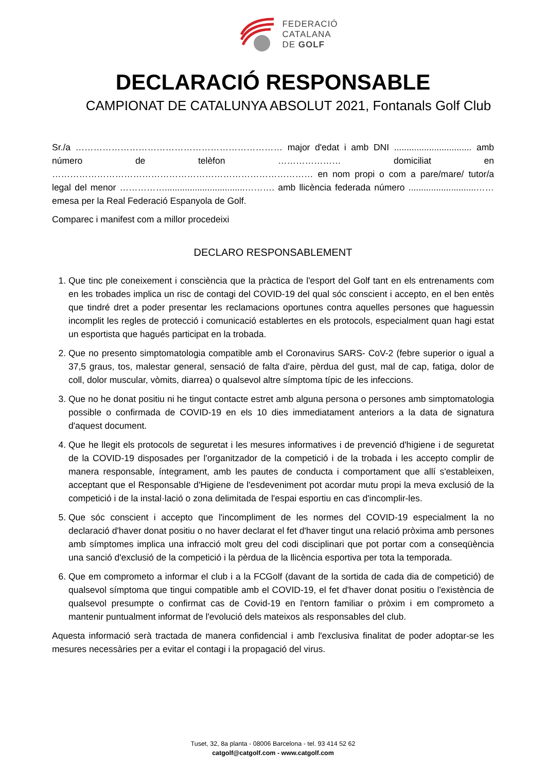FEDERACIÓ
CATALANA
DE GOLF
DECLARACIÓ RESPONSABLE
CAMPIONAT DE CATALUNYA ABSOLUT 2021, Fontanals Golf Club
Sr./a …………………………………………………………… major d'edat i amb DNI ............................... amb número de telèfon ………………… domiciliat en …………………………………………………………………………… en nom propi o com a pare/mare/ tutor/a legal del menor ……………................................………. amb llicència federada número ...........................…… emesa per la Real Federació Espanyola de Golf.
Comparec i manifest com a millor procedeixi
DECLARO RESPONSABLEMENT
1. Que tinc ple coneixement i consciència que la pràctica de l'esport del Golf tant en els entrenaments com en les trobades implica un risc de contagi del COVID-19 del qual sóc conscient i accepto, en el ben entès que tindré dret a poder presentar les reclamacions oportunes contra aquelles persones que haguessin incomplit les regles de protecció i comunicació establertes en els protocols, especialment quan hagi estat un esportista que hagués participat en la trobada.
2. Que no presento simptomatologia compatible amb el Coronavirus SARS- CoV-2 (febre superior o igual a 37,5 graus, tos, malestar general, sensació de falta d'aire, pèrdua del gust, mal de cap, fatiga, dolor de coll, dolor muscular, vòmits, diarrea) o qualsevol altre símptoma típic de les infeccions.
3. Que no he donat positiu ni he tingut contacte estret amb alguna persona o persones amb simptomatologia possible o confirmada de COVID-19 en els 10 dies immediatament anteriors a la data de signatura d'aquest document.
4. Que he llegit els protocols de seguretat i les mesures informatives i de prevenció d'higiene i de seguretat de la COVID-19 disposades per l'organitzador de la competició i de la trobada i les accepto complir de manera responsable, íntegrament, amb les pautes de conducta i comportament que allí s'estableixen, acceptant que el Responsable d'Higiene de l'esdeveniment pot acordar mutu propi la meva exclusió de la competició i de la instal·lació o zona delimitada de l'espai esportiu en cas d'incomplir-les.
5. Que sóc conscient i accepto que l'incompliment de les normes del COVID-19 especialment la no declaració d'haver donat positiu o no haver declarat el fet d'haver tingut una relació pròxima amb persones amb símptomes implica una infracció molt greu del codi disciplinari que pot portar com a conseqüència una sanció d'exclusió de la competició i la pèrdua de la llicència esportiva per tota la temporada.
6. Que em comprometo a informar el club i a la FCGolf (davant de la sortida de cada dia de competició) de qualsevol símptoma que tingui compatible amb el COVID-19, el fet d'haver donat positiu o l'existència de qualsevol presumpte o confirmat cas de Covid-19 en l'entorn familiar o pròxim i em comprometo a mantenir puntualment informat de l'evolució dels mateixos als responsables del club.
Aquesta informació serà tractada de manera confidencial i amb l'exclusiva finalitat de poder adoptar-se les mesures necessàries per a evitar el contagi i la propagació del virus.
Tuset, 32, 8a planta - 08006 Barcelona - tel. 93 414 52 62
catgolf@catgolf.com - www.catgolf.com